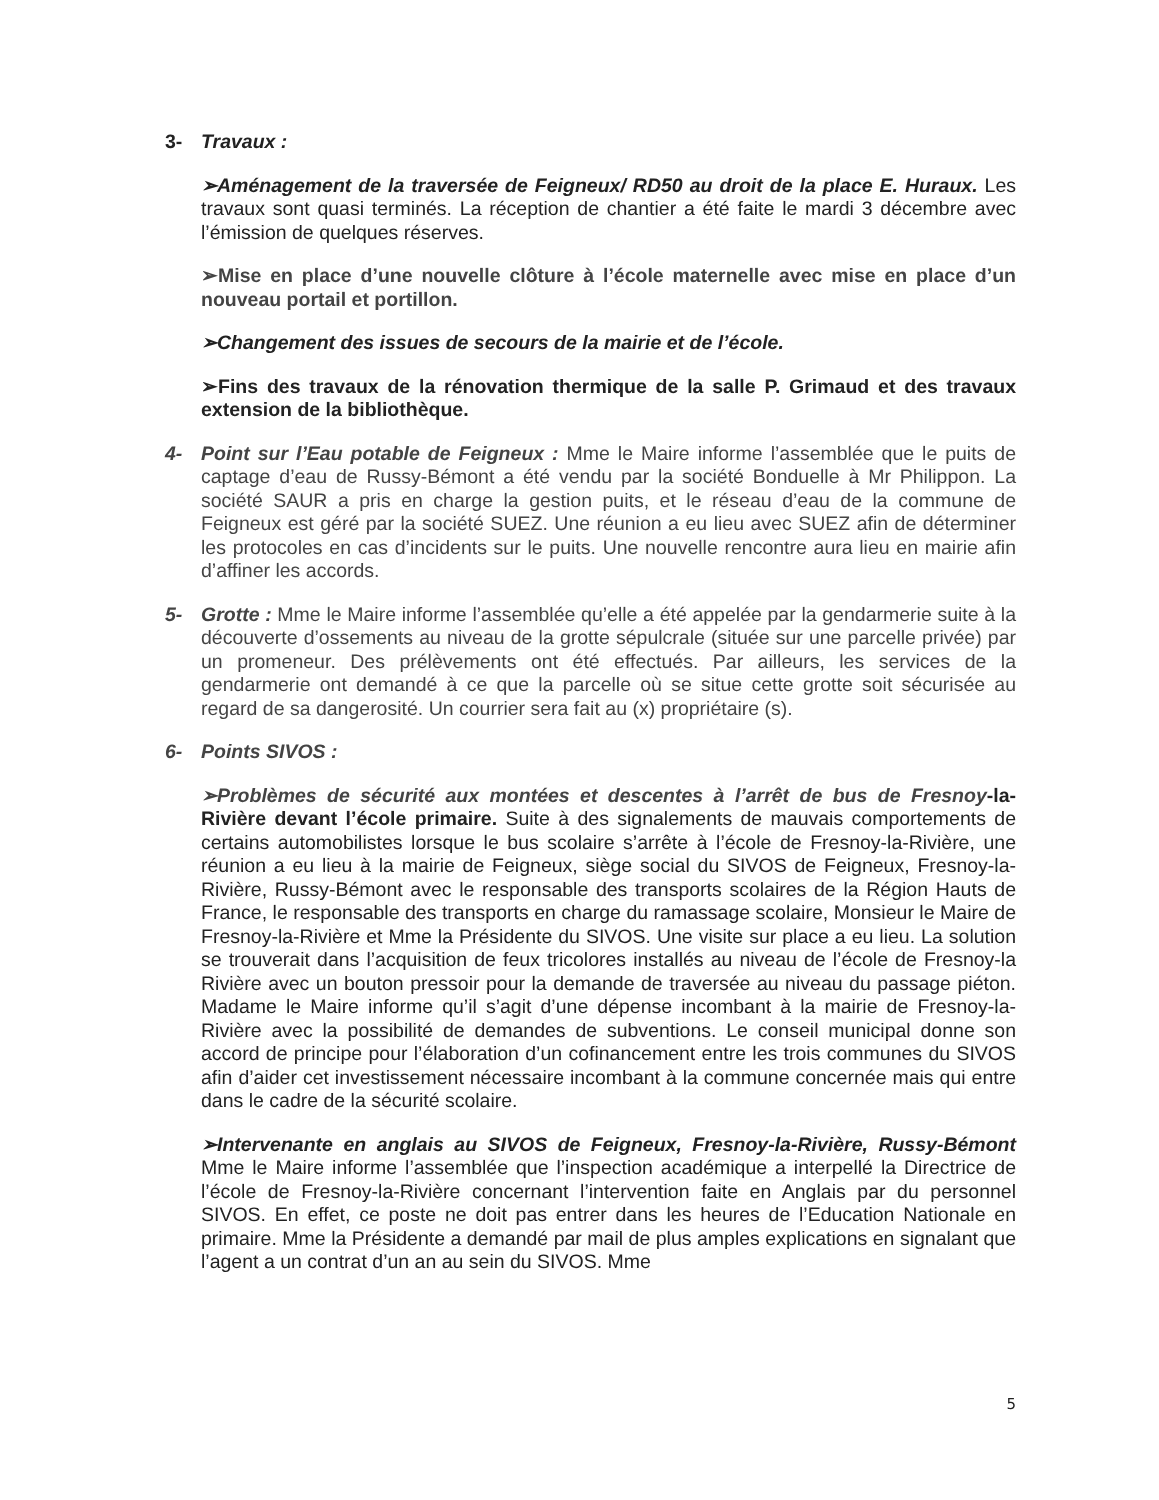3- Travaux :
➢Aménagement de la traversée de Feigneux/ RD50 au droit de la place E. Huraux. Les travaux sont quasi terminés. La réception de chantier a été faite le mardi 3 décembre avec l’émission de quelques réserves.
➢Mise en place d’une nouvelle clôture à l’école maternelle avec mise en place d’un nouveau portail et portillon.
➢Changement des issues de secours de la mairie et de l’école.
➢Fins des travaux de la rénovation thermique de la salle P. Grimaud et des travaux extension de la bibliothèque.
4- Point sur l’Eau potable de Feigneux : Mme le Maire informe l’assemblée que le puits de captage d’eau de Russy-Bémont a été vendu par la société Bonduelle à Mr Philippon. La société SAUR a pris en charge la gestion puits, et le réseau d’eau de la commune de Feigneux est géré par la société SUEZ. Une réunion a eu lieu avec SUEZ afin de déterminer les protocoles en cas d’incidents sur le puits. Une nouvelle rencontre aura lieu en mairie afin d’affiner les accords.
5- Grotte : Mme le Maire informe l’assemblée qu’elle a été appelée par la gendarmerie suite à la découverte d’ossements au niveau de la grotte sépulcrale (située sur une parcelle privée) par un promeneur. Des prélèvements ont été effectués. Par ailleurs, les services de la gendarmerie ont demandé à ce que la parcelle où se situe cette grotte soit sécurisée au regard de sa dangerosité. Un courrier sera fait au (x) propriétaire (s).
6- Points SIVOS :
➢Problèmes de sécurité aux montées et descentes à l’arrêt de bus de Fresnoy-la-Rivière devant l’école primaire. Suite à des signalements de mauvais comportements de certains automobilistes lorsque le bus scolaire s’arrête à l’école de Fresnoy-la-Rivière, une réunion a eu lieu à la mairie de Feigneux, siège social du SIVOS de Feigneux, Fresnoy-la-Rivière, Russy-Bémont avec le responsable des transports scolaires de la Région Hauts de France, le responsable des transports en charge du ramassage scolaire, Monsieur le Maire de Fresnoy-la-Rivière et Mme la Présidente du SIVOS. Une visite sur place a eu lieu. La solution se trouverait dans l’acquisition de feux tricolores installés au niveau de l’école de Fresnoy-la Rivière avec un bouton pressoir pour la demande de traversée au niveau du passage piéton. Madame le Maire informe qu’il s’agit d’une dépense incombant à la mairie de Fresnoy-la- Rivière avec la possibilité de demandes de subventions. Le conseil municipal donne son accord de principe pour l’élaboration d’un cofinancement entre les trois communes du SIVOS afin d’aider cet investissement nécessaire incombant à la commune concernée mais qui entre dans le cadre de la sécurité scolaire.
➢Intervenante en anglais au SIVOS de Feigneux, Fresnoy-la-Rivière, Russy-Bémont Mme le Maire informe l’assemblée que l’inspection académique a interpellé la Directrice de l’école de Fresnoy-la-Rivière concernant l’intervention faite en Anglais par du personnel SIVOS. En effet, ce poste ne doit pas entrer dans les heures de l’Education Nationale en primaire. Mme la Présidente a demandé par mail de plus amples explications en signalant que l’agent a un contrat d’un an au sein du SIVOS. Mme
5